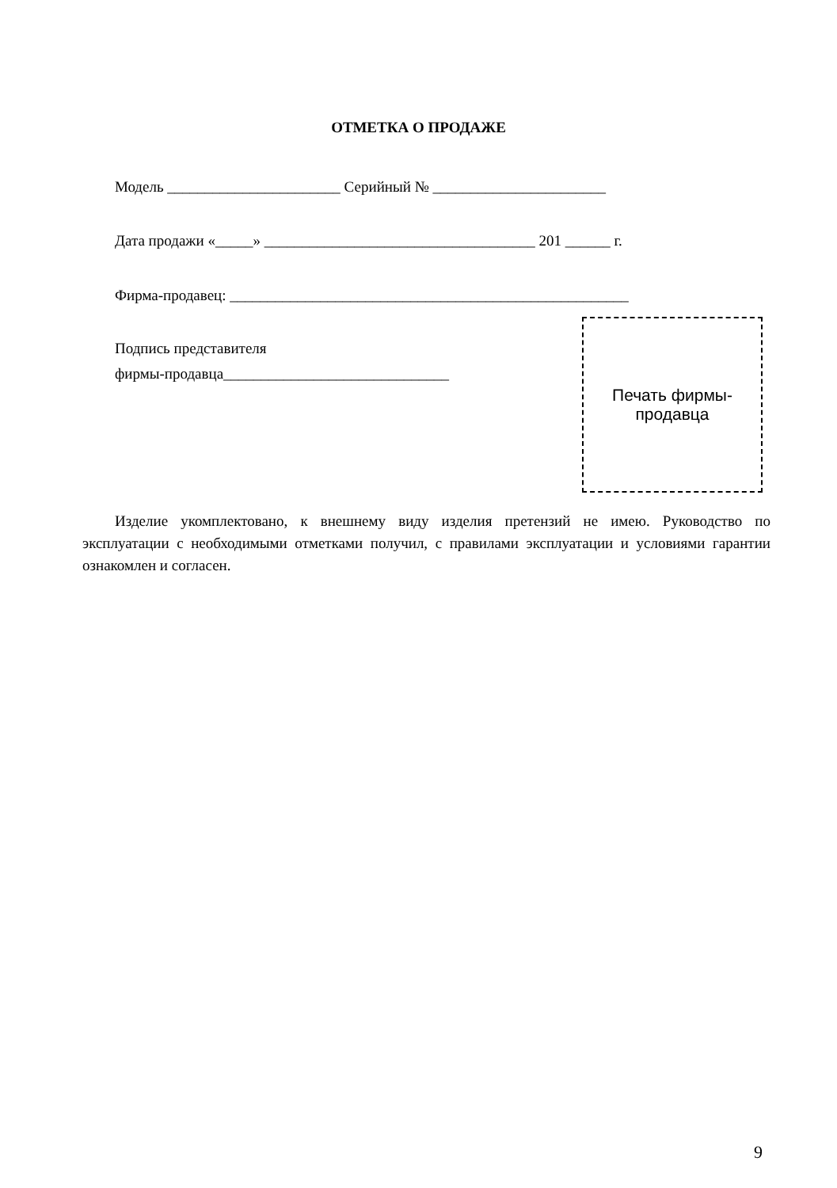ОТМЕТКА О ПРОДАЖЕ
Модель _______________________ Серийный № _______________________
Дата продажи «_____» ____________________________________ 201 ______ г.
Фирма-продавец: _____________________________________________________
Подпись представителя
фирмы-продавца______________________________
Печать фирмы-
продавца
Изделие укомплектовано, к внешнему виду изделия претензий не имею. Руководство по эксплуатации с необходимыми отметками получил, с правилами эксплуатации и условиями гарантии ознакомлен и согласен.
9